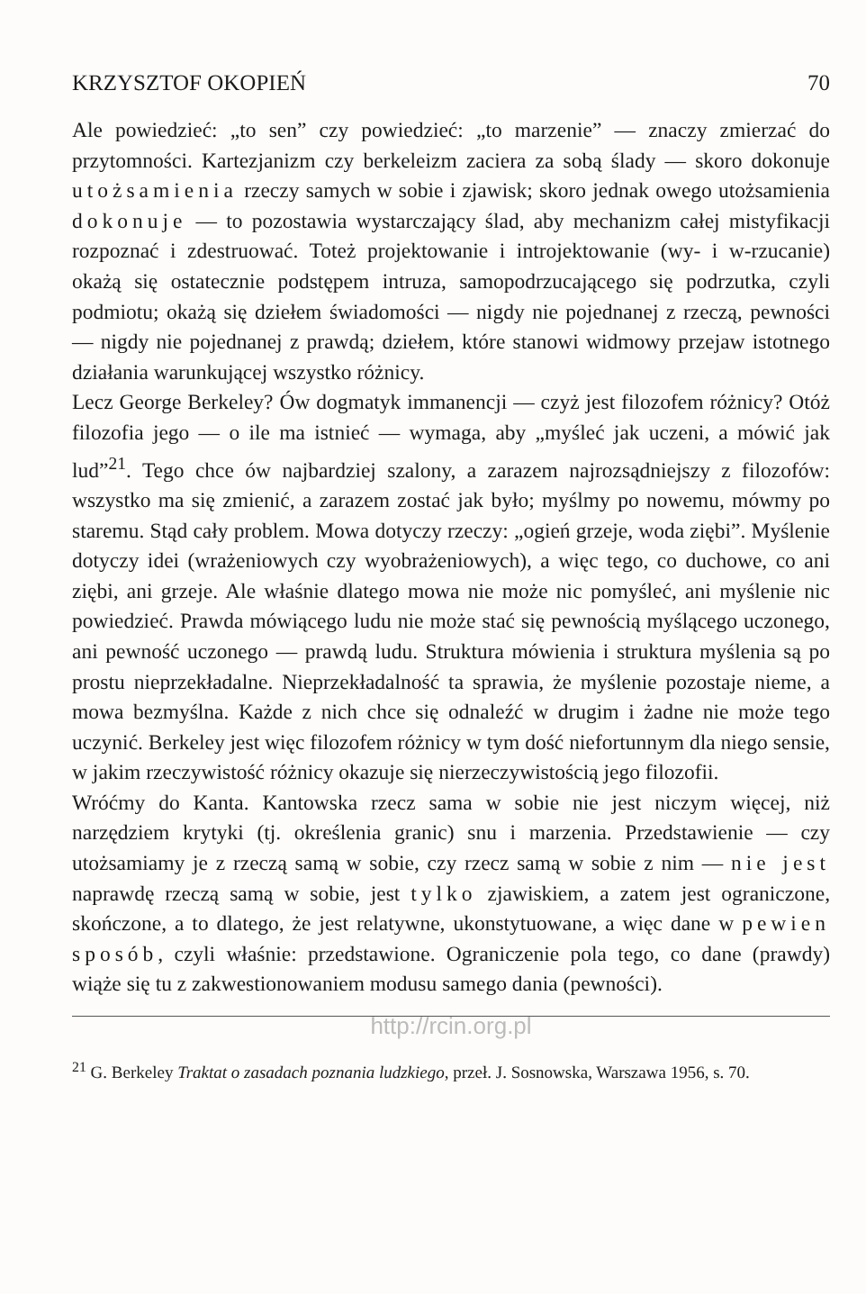KRZYSZTOF OKOPIEŃ 70
Ale powiedzieć: „to sen” czy powiedzieć: „to marzenie” — znaczy zmierzać do przytomności. Kartezjanizm czy berkeleizm zaciera za sobą ślady — skoro dokonuje utożsamienia rzeczy samych w sobie i zjawisk; skoro jednak owego utożsamienia dokonuje — to pozostawia wystarczający ślad, aby mechanizm całej mistyfikacji rozpoznać i zdestruować. Toteż projektowanie i introjektowanie (wy- i w-rzucanie) okażą się ostatecznie podstępem intruza, samopodrzucającego się podrzutka, czyli podmiotu; okażą się dziełem świadomości — nigdy nie pojednanej z rzeczą, pewności — nigdy nie pojednanej z prawdą; dziełem, które stanowi widmowy przejaw istotnego działania warunkującej wszystko różnicy.
Lecz George Berkeley? Ów dogmatyk immanencji — czyż jest filozofem różnicy? Otóż filozofia jego — o ile ma istnieć — wymaga, aby „myśleć jak uczeni, a mówić jak lud”<sup>21</sup>. Tego chce ów najbardziej szalony, a zarazem najrozsądniejszy z filozofów: wszystko ma się zmienić, a zarazem zostać jak było; myślmy po nowemu, mówmy po staremu. Stąd cały problem. Mowa dotyczy rzeczy: „ogień grzeje, woda ziębi”. Myślenie dotyczy idei (wrażeniowych czy wyobrażeniowych), a więc tego, co duchowe, co ani ziębi, ani grzeje. Ale właśnie dlatego mowa nie może nic pomyśleć, ani myślenie nic powiedzieć. Prawda mówiącego ludu nie może stać się pewnością myślącego uczonego, ani pewność uczonego — prawdą ludu. Struktura mówienia i struktura myślenia są po prostu nieprzekładalne. Nieprzekładalność ta sprawia, że myślenie pozostaje nieme, a mowa bezmyślna. Każde z nich chce się odnaleźć w drugim i żadne nie może tego uczynić. Berkeley jest więc filozofem różnicy w tym dość niefortunnym dla niego sensie, w jakim rzeczywistość różnicy okazuje się nierzeczywistością jego filozofii.
Wróćmy do Kanta. Kantowska rzecz sama w sobie nie jest niczym więcej, niż narzędziem krytyki (tj. określenia granic) snu i marzenia. Przedstawienie — czy utożsamiamy je z rzeczą samą w sobie, czy rzecz samą w sobie z nim — nie jest naprawdę rzeczą samą w sobie, jest tylko zjawiskiem, a zatem jest ograniczone, skończone, a to dlatego, że jest relatywne, ukonstytuowane, a więc dane w pewien sposób, czyli właśnie: przedstawione. Ograniczenie pola tego, co dane (prawdy) wiąże się tu z zakwestionowaniem modusu samego dania (pewności).
http://rcin.org.pl
<sup>21</sup> G. Berkeley Traktat o zasadach poznania ludzkiego, przeł. J. Sosnowska, Warszawa 1956, s. 70.